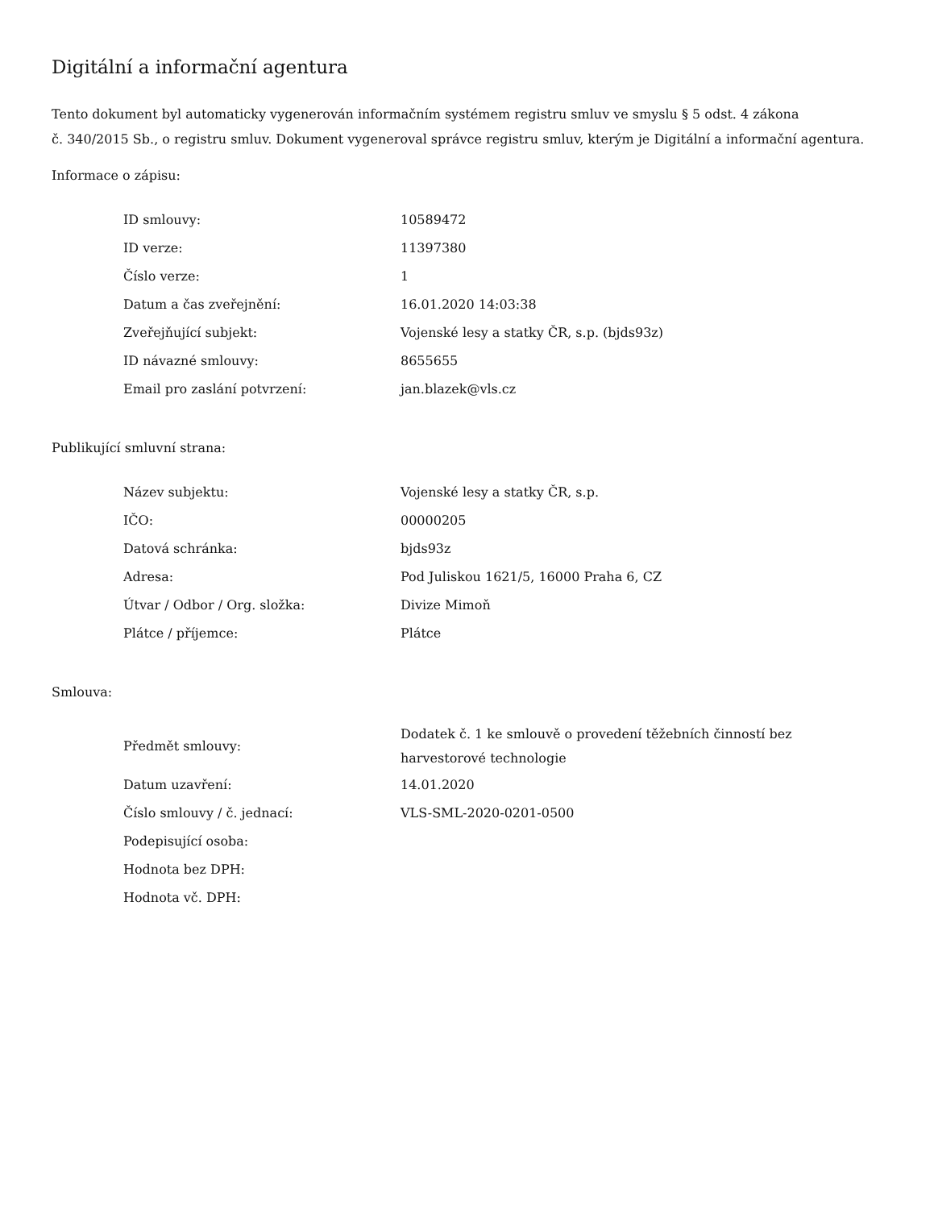Digitální a informační agentura
Tento dokument byl automaticky vygenerován informačním systémem registru smluv ve smyslu § 5 odst. 4 zákona
č. 340/2015 Sb., o registru smluv. Dokument vygeneroval správce registru smluv, kterým je Digitální a informační agentura.
Informace o zápisu:
| ID smlouvy: | 10589472 |
| ID verze: | 11397380 |
| Číslo verze: | 1 |
| Datum a čas zveřejnění: | 16.01.2020 14:03:38 |
| Zveřejňující subjekt: | Vojenské lesy a statky ČR, s.p. (bjds93z) |
| ID návazné smlouvy: | 8655655 |
| Email pro zaslání potvrzení: | jan.blazek@vls.cz |
Publikující smluvní strana:
| Název subjektu: | Vojenské lesy a statky ČR, s.p. |
| IČO: | 00000205 |
| Datová schránka: | bjds93z |
| Adresa: | Pod Juliskou 1621/5, 16000 Praha 6, CZ |
| Útvar / Odbor / Org. složka: | Divize Mimoň |
| Plátce / příjemce: | Plátce |
Smlouva:
| Předmět smlouvy: | Dodatek č. 1 ke smlouvě o provedení těžebních činností bez harvestorové technologie |
| Datum uzavření: | 14.01.2020 |
| Číslo smlouvy / č. jednací: | VLS-SML-2020-0201-0500 |
| Podepisující osoba: | |
| Hodnota bez DPH: | |
| Hodnota vč. DPH: | |